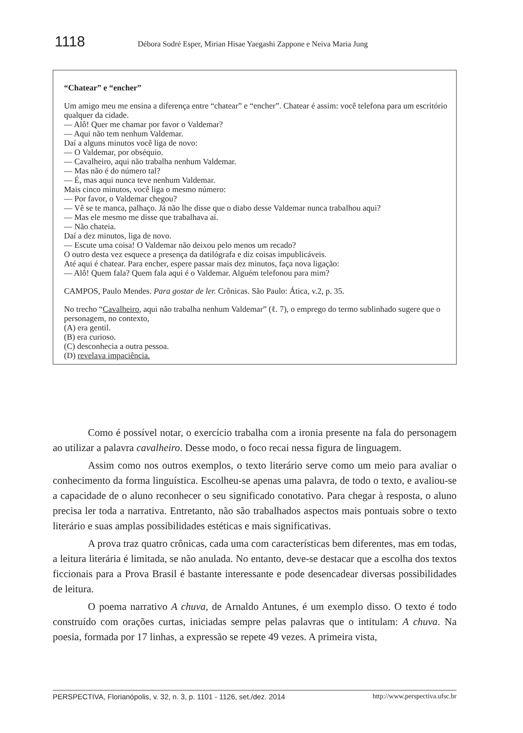1118 Débora Sodré Esper, Mirian Hisae Yaegashi Zappone e Neiva Maria Jung
“Chatear” e “encher”
Um amigo meu me ensina a diferença entre “chatear” e “encher”. Chatear é assim: você telefona para um escritório qualquer da cidade.
— Alô! Quer me chamar por favor o Valdemar?
— Aqui não tem nenhum Valdemar.
Daí a alguns minutos você liga de novo:
— O Valdemar, por obséquio.
— Cavalheiro, aqui não trabalha nenhum Valdemar.
— Mas não é do número tal?
— É, mas aqui nunca teve nenhum Valdemar.
Mais cinco minutos, você liga o mesmo número:
— Por favor, o Valdemar chegou?
— Vê se te manca, palhaço. Já não lhe disse que o diabo desse Valdemar nunca trabalhou aqui?
— Mas ele mesmo me disse que trabalhava aí.
— Não chateia.
Daí a dez minutos, liga de novo.
— Escute uma coisa! O Valdemar não deixou pelo menos um recado?
O outro desta vez esquece a presença da datilógrafa e diz coisas impublicáveis.
Até aqui é chatear. Para encher, espere passar mais dez minutos, faça nova ligação:
— Alô! Quem fala? Quem fala aqui é o Valdemar. Alguém telefonou para mim?
CAMPOS, Paulo Mendes. Para gostar de ler. Crônicas. São Paulo: Ática, v.2, p. 35.
No trecho “Cavalheiro, aqui não trabalha nenhum Valdemar” (ℓ. 7), o emprego do termo sublinhado sugere que o personagem, no contexto,
(A) era gentil.
(B) era curioso.
(C) desconhecia a outra pessoa.
(D) revelava impaciência.
Como é possível notar, o exercício trabalha com a ironia presente na fala do personagem ao utilizar a palavra cavalheiro. Desse modo, o foco recai nessa figura de linguagem.
Assim como nos outros exemplos, o texto literário serve como um meio para avaliar o conhecimento da forma linguística. Escolheu-se apenas uma palavra, de todo o texto, e avaliou-se a capacidade de o aluno reconhecer o seu significado conotativo. Para chegar à resposta, o aluno precisa ler toda a narrativa. Entretanto, não são trabalhados aspectos mais pontuais sobre o texto literário e suas amplas possibilidades estéticas e mais significativas.
A prova traz quatro crônicas, cada uma com características bem diferentes, mas em todas, a leitura literária é limitada, se não anulada. No entanto, deve-se destacar que a escolha dos textos ficcionais para a Prova Brasil é bastante interessante e pode desencadear diversas possibilidades de leitura.
O poema narrativo A chuva, de Arnaldo Antunes, é um exemplo disso. O texto é todo construído com orações curtas, iniciadas sempre pelas palavras que o intitulam: A chuva. Na poesia, formada por 17 linhas, a expressão se repete 49 vezes. A primeira vista,
PERSPECTIVA, Florianópolis, v. 32, n. 3, p. 1101 - 1126, set./dez. 2014 http://www.perspectiva.ufsc.br